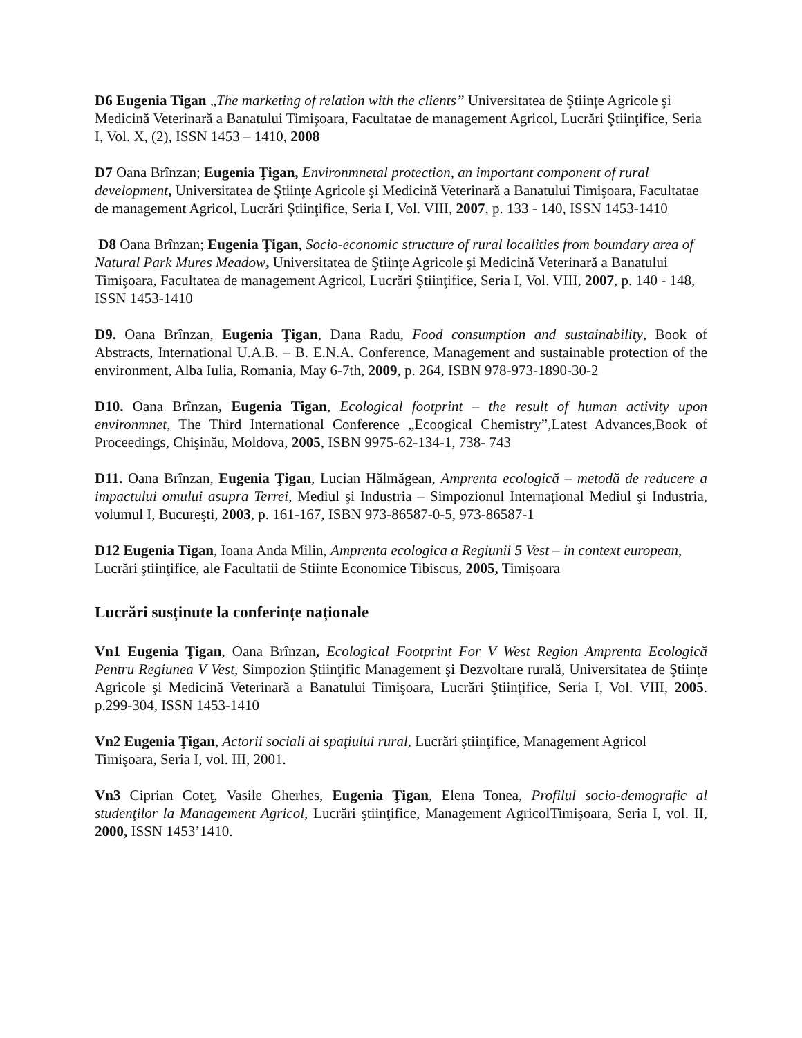D6 Eugenia Tigan „The marketing of relation with the clients” Universitatea de Ştiinţe Agricole şi Medicină Veterinară a Banatului Timişoara, Facultatae de management Agricol, Lucrări Ştiinţifice, Seria I, Vol. X, (2), ISSN 1453 – 1410, 2008
D7 Oana Brînzan; Eugenia Ţigan, Environmnetal protection, an important component of rural development, Universitatea de Ştiinţe Agricole şi Medicină Veterinară a Banatului Timişoara, Facultatae de management Agricol, Lucrări Ştiinţifice, Seria I, Vol. VIII, 2007, p. 133 - 140, ISSN 1453-1410
D8 Oana Brînzan; Eugenia Ţigan, Socio-economic structure of rural localities from boundary area of Natural Park Mures Meadow, Universitatea de Ştiinţe Agricole şi Medicină Veterinară a Banatului Timişoara, Facultatea de management Agricol, Lucrări Ştiinţifice, Seria I, Vol. VIII, 2007, p. 140 - 148, ISSN 1453-1410
D9. Oana Brînzan, Eugenia Ţigan, Dana Radu, Food consumption and sustainability, Book of Abstracts, International U.A.B. – B. E.N.A. Conference, Management and sustainable protection of the environment, Alba Iulia, Romania, May 6-7th, 2009, p. 264, ISBN 978-973-1890-30-2
D10. Oana Brînzan, Eugenia Tigan, Ecological footprint – the result of human activity upon environmnet, The Third International Conference „Ecoogical Chemistry”,Latest Advances,Book of Proceedings, Chişinău, Moldova, 2005, ISBN 9975-62-134-1, 738- 743
D11. Oana Brînzan, Eugenia Ţigan, Lucian Hălmăgean, Amprenta ecologică – metodă de reducere a impactului omului asupra Terrei, Mediul şi Industria – Simpozionul Internaţional Mediul şi Industria, volumul I, Bucureşti, 2003, p. 161-167, ISBN 973-86587-0-5, 973-86587-1
D12 Eugenia Tigan, Ioana Anda Milin, Amprenta ecologica a Regiunii 5 Vest – in context european, Lucrări ştiinţifice, ale Facultatii de Stiinte Economice Tibiscus, 2005, Timișoara
Lucrări susținute la conferințe naționale
Vn1 Eugenia Ţigan, Oana Brînzan, Ecological Footprint For V West Region Amprenta Ecologică Pentru Regiunea V Vest, Simpozion Ştiinţific Management şi Dezvoltare rurală, Universitatea de Ştiinţe Agricole şi Medicină Veterinară a Banatului Timişoara, Lucrări Ştiinţifice, Seria I, Vol. VIII, 2005. p.299-304, ISSN 1453-1410
Vn2 Eugenia Ţigan, Actorii sociali ai spaţiului rural, Lucrări ştiinţifice, Management Agricol Timişoara, Seria I, vol. III, 2001.
Vn3 Ciprian Coteţ, Vasile Gherhes, Eugenia Ţigan, Elena Tonea, Profilul socio-demografic al studenţilor la Management Agricol, Lucrări ştiinţifice, Management AgricolTimişoara, Seria I, vol. II, 2000, ISSN 1453’1410.